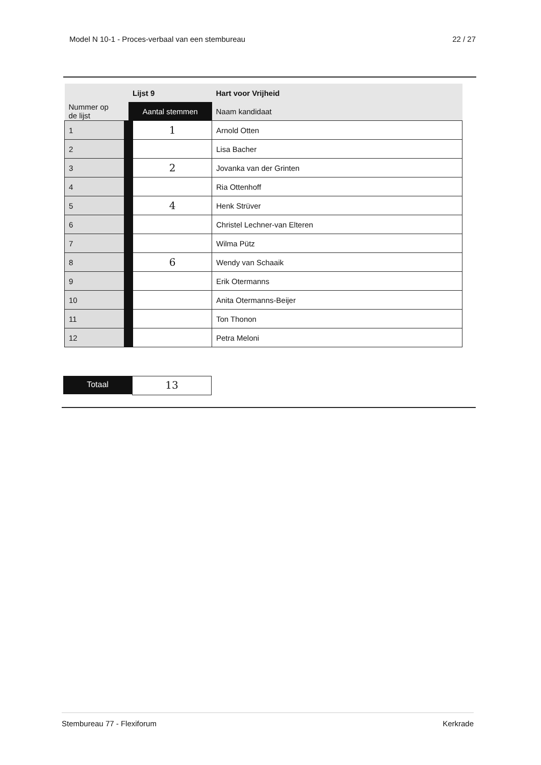Model N 10-1 - Proces-verbaal van een stembureau 22 / 27
| | Lijst 9 | Hart voor Vrijheid |
| --- | --- | --- |
| Nummer op de lijst | Aantal stemmen | Naam kandidaat |
| 1 | 1 | Arnold Otten |
| 2 | | Lisa Bacher |
| 3 | 2 | Jovanka van der Grinten |
| 4 | | Ria Ottenhoff |
| 5 | 4 | Henk Strüver |
| 6 | | Christel Lechner-van Elteren |
| 7 | | Wilma Pütz |
| 8 | 6 | Wendy van Schaaik |
| 9 | | Erik Otermanns |
| 10 | | Anita Otermanns-Beijer |
| 11 | | Ton Thonon |
| 12 | | Petra Meloni |
Totaal
13
Stembureau 77 - Flexiforum Kerkrade